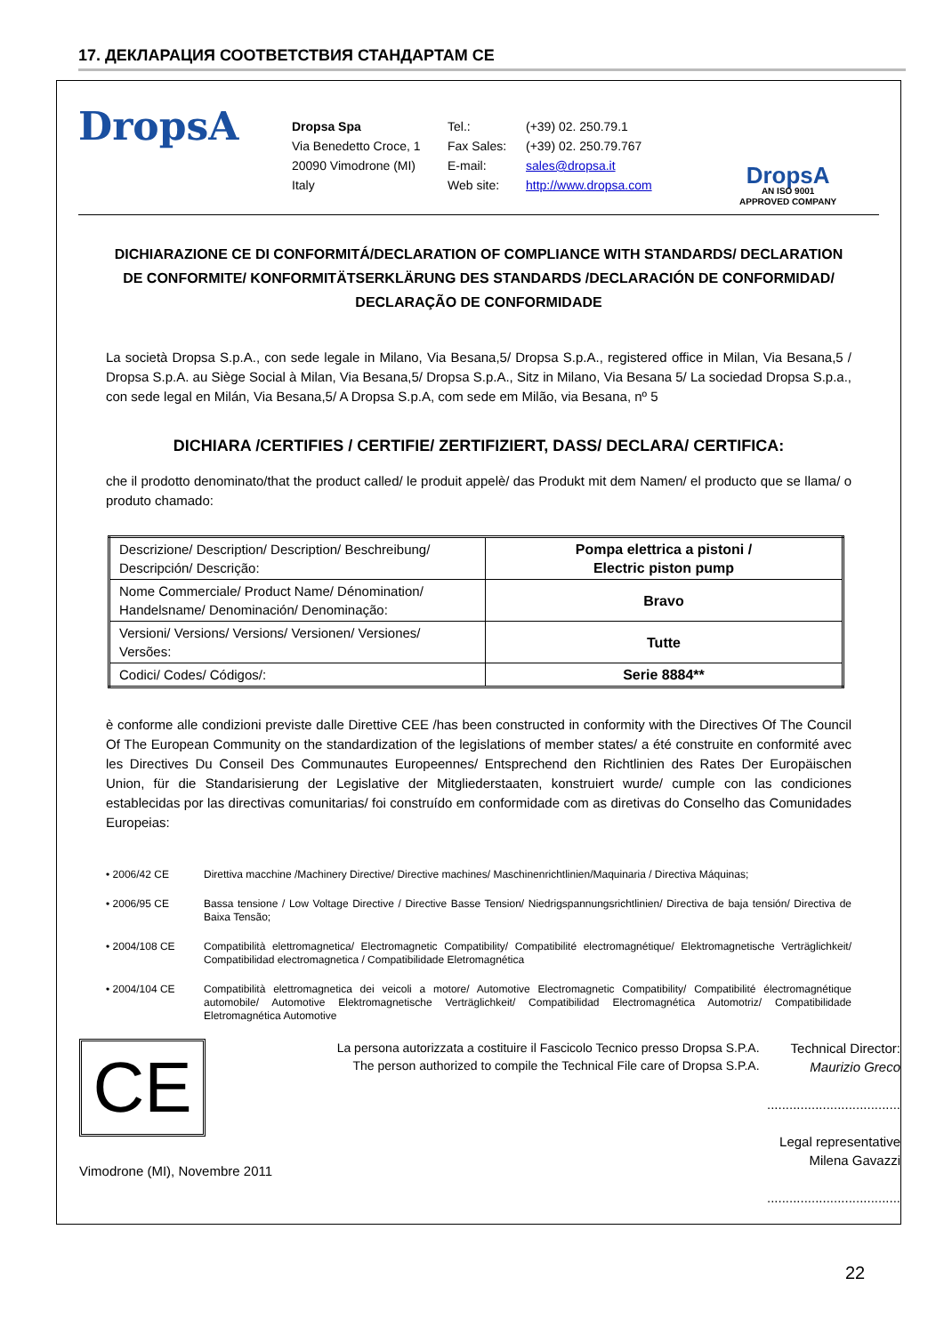17. ДЕКЛАРАЦИЯ СООТВЕТСТВИЯ СТАНДАРТАМ CE
DropsA
Dropsa Spa
Via Benedetto Croce, 1
20090 Vimodrone (MI)
Italy
Tel.:
Fax Sales:
E-mail:
Web site:
(+39) 02. 250.79.1
(+39) 02. 250.79.767
sales@dropsa.it
http://www.dropsa.com
DropsA
AN ISO 9001
APPROVED COMPANY
DICHIARAZIONE CE DI CONFORMITÁ/DECLARATION OF COMPLIANCE WITH STANDARDS/ DECLARATION DE CONFORMITE/ KONFORMITÄTSERKLÄRUNG DES STANDARDS /DECLARACIÓN DE CONFORMIDAD/ DECLARAÇÃO DE CONFORMIDADE
La società Dropsa S.p.A., con sede legale in Milano, Via Besana,5/ Dropsa S.p.A., registered office in Milan, Via Besana,5 / Dropsa S.p.A. au Siège Social à Milan, Via Besana,5/ Dropsa S.p.A., Sitz in Milano, Via Besana 5/ La sociedad Dropsa S.p.a., con sede legal en Milán, Via Besana,5/ A Dropsa S.p.A, com sede em Milão, via Besana, nº 5
DICHIARA /CERTIFIES / CERTIFIE/ ZERTIFIZIERT, DASS/ DECLARA/ CERTIFICA:
che il prodotto denominato/that the product called/ le produit appelè/ das Produkt mit dem Namen/ el producto que se llama/ o produto chamado:
| Descrizione/ Description/ Description/ Beschreibung/ Descripción/ Descrição: | Pompa elettrica a pistoni / Electric piston pump |
| Nome Commerciale/ Product Name/ Dénomination/ Handelsname/ Denominación/ Denominação: | Bravo |
| Versioni/ Versions/ Versions/ Versionen/ Versiones/ Versões: | Tutte |
| Codici/ Codes/ Códigos/: | Serie 8884** |
è conforme alle condizioni previste dalle Direttive CEE /has been constructed in conformity with the Directives Of The Council Of The European Community on the standardization of the legislations of member states/ a été construite en conformité avec les Directives Du Conseil Des Communautes Europeennes/ Entsprechend den Richtlinien des Rates Der Europäischen Union, für die Standarisierung der Legislative der Mitgliederstaaten, konstruiert wurde/ cumple con las condiciones establecidas por las directivas comunitarias/ foi construído em conformidade com as diretivas do Conselho das Comunidades Europeias:
• 2006/42 CE Direttiva macchine /Machinery Directive/ Directive machines/ Maschinenrichtlinien/Maquinaria / Directiva Máquinas;
• 2006/95 CE Bassa tensione / Low Voltage Directive / Directive Basse Tension/ Niedrigspannungsrichtlinien/ Directiva de baja tensión/ Directiva de Baixa Tensão;
• 2004/108 CE Compatibilità elettromagnetica/ Electromagnetic Compatibility/ Compatibilité electromagnétique/ Elektromagnetische Verträglichkeit/ Compatibilidad electromagnetica / Compatibilidade Eletromagnética
• 2004/104 CE Compatibilità elettromagnetica dei veicoli a motore/ Automotive Electromagnetic Compatibility/ Compatibilité électromagnétique automobile/ Automotive Elektromagnetische Verträglichkeit/ Compatibilidad Electromagnética Automotriz/ Compatibilidade Eletromagnética Automotive
CE
Vimodrone (MI), Novembre 2011
La persona autorizzata a costituire il Fascicolo Tecnico presso Dropsa S.P.A.
The person authorized to compile the Technical File care of Dropsa S.P.A.
Technical Director:
Maurizio Greco
....................................
Legal representative
Milena Gavazzi
....................................
22